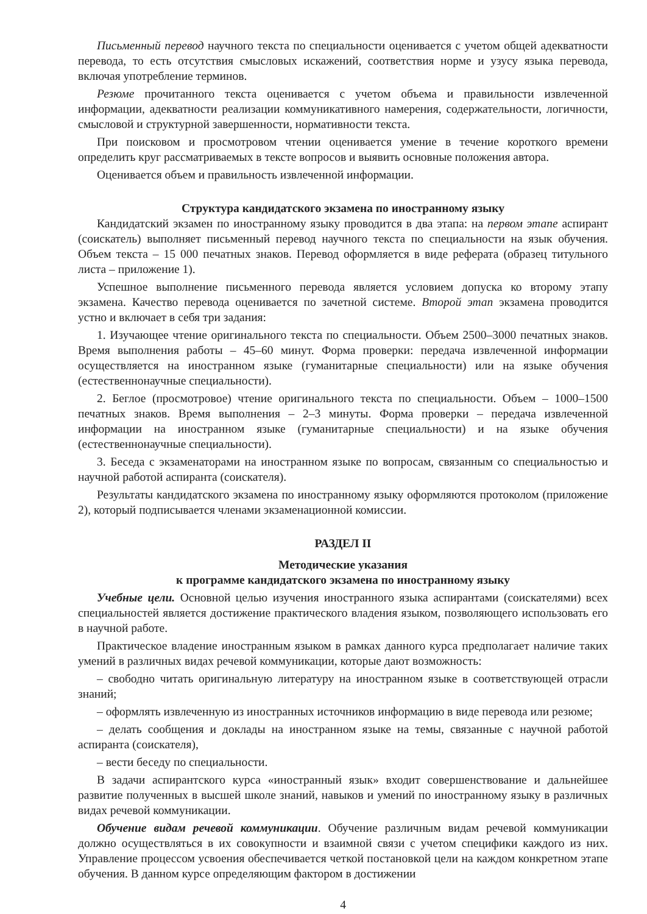Письменный перевод научного текста по специальности оценивается с учетом общей адекватности перевода, то есть отсутствия смысловых искажений, соответствия норме и узусу языка перевода, включая употребление терминов.
Резюме прочитанного текста оценивается с учетом объема и правильности извлеченной информации, адекватности реализации коммуникативного намерения, содержательности, логичности, смысловой и структурной завершенности, нормативности текста.
При поисковом и просмотровом чтении оценивается умение в течение короткого времени определить круг рассматриваемых в тексте вопросов и выявить основные положения автора.
Оценивается объем и правильность извлеченной информации.
Структура кандидатского экзамена по иностранному языку
Кандидатский экзамен по иностранному языку проводится в два этапа: на первом этапе аспирант (соискатель) выполняет письменный перевод научного текста по специальности на язык обучения. Объем текста – 15 000 печатных знаков. Перевод оформляется в виде реферата (образец титульного листа – приложение 1).
Успешное выполнение письменного перевода является условием допуска ко второму этапу экзамена. Качество перевода оценивается по зачетной системе. Второй этап экзамена проводится устно и включает в себя три задания:
1. Изучающее чтение оригинального текста по специальности. Объем 2500–3000 печатных знаков. Время выполнения работы – 45–60 минут. Форма проверки: передача извлеченной информации осуществляется на иностранном языке (гуманитарные специальности) или на языке обучения (естественнонаучные специальности).
2. Беглое (просмотровое) чтение оригинального текста по специальности. Объем – 1000–1500 печатных знаков. Время выполнения – 2–3 минуты. Форма проверки – передача извлеченной информации на иностранном языке (гуманитарные специальности) и на языке обучения (естественнонаучные специальности).
3. Беседа с экзаменаторами на иностранном языке по вопросам, связанным со специальностью и научной работой аспиранта (соискателя).
Результаты кандидатского экзамена по иностранному языку оформляются протоколом (приложение 2), который подписывается членами экзаменационной комиссии.
РАЗДЕЛ II
Методические указания
к программе кандидатского экзамена по иностранному языку
Учебные цели. Основной целью изучения иностранного языка аспирантами (соискателями) всех специальностей является достижение практического владения языком, позволяющего использовать его в научной работе.
Практическое владение иностранным языком в рамках данного курса предполагает наличие таких умений в различных видах речевой коммуникации, которые дают возможность:
– свободно читать оригинальную литературу на иностранном языке в соответствующей отрасли знаний;
– оформлять извлеченную из иностранных источников информацию в виде перевода или резюме;
– делать сообщения и доклады на иностранном языке на темы, связанные с научной работой аспиранта (соискателя),
– вести беседу по специальности.
В задачи аспирантского курса «иностранный язык» входит совершенствование и дальнейшее развитие полученных в высшей школе знаний, навыков и умений по иностранному языку в различных видах речевой коммуникации.
Обучение видам речевой коммуникации. Обучение различным видам речевой коммуникации должно осуществляться в их совокупности и взаимной связи с учетом специфики каждого из них. Управление процессом усвоения обеспечивается четкой постановкой цели на каждом конкретном этапе обучения. В данном курсе определяющим фактором в достижении
4